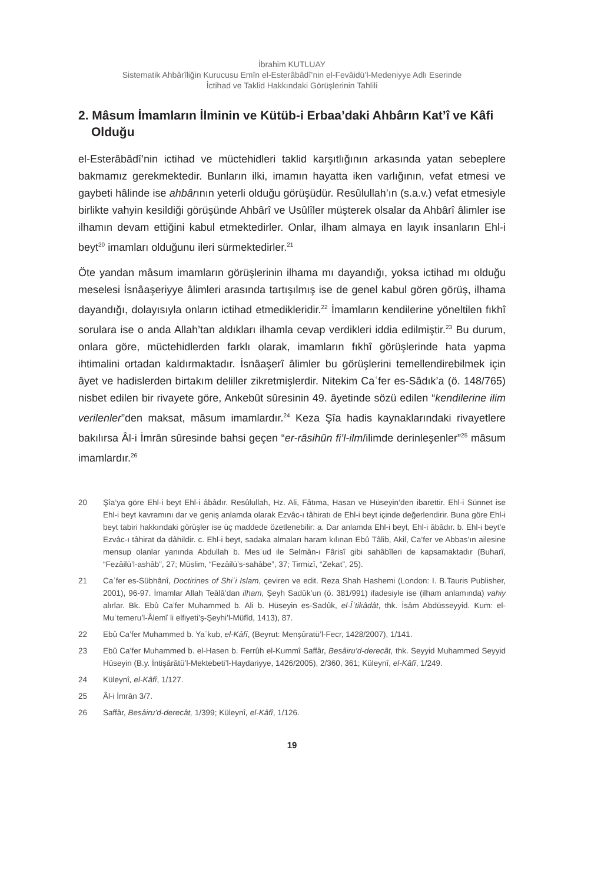İbrahim KUTLUAY
Sistematik Ahbârîliğin Kurucusu Emîn el-Esterâbâdî’nin el-Fevâidü’l-Medeniyye Adlı Eserinde
İctihad ve Taklid Hakkındaki Görüşlerinin Tahlili
2. Mâsum İmamların İlminin ve Kütüb-i Erbaa’daki Ahbârın Kat’î ve Kâfi Olduğu
el-Esterâbâdî’nin ictihad ve müctehidleri taklid karşıtlığının arkasında yatan sebeplere bakmamız gerekmektedir. Bunların ilki, imamın hayatta iken varlığının, vefat etmesi ve gaybeti hâlinde ise ahbârının yeterli olduğu görüşüdür. Resûlullah’ın (s.a.v.) vefat etmesiyle birlikte vahyin kesildiği görüşünde Ahbârî ve Usûlîler müşterek olsalar da Ahbârî âlimler ise ilhamın devam ettiğini kabul etmektedirler. Onlar, ilham almaya en layık insanların Ehl-i beyt<sup>20</sup> imamları olduğunu ileri sürmektedirler.<sup>21</sup>
Öte yandan mâsum imamların görüşlerinin ilhama mı dayandığı, yoksa ictihad mı olduğu meselesi İsnâaşeriyye âlimleri arasında tartışılmış ise de genel kabul gören görüş, ilhama dayandığı, dolayısıyla onların ictihad etmedikleridir.<sup>22</sup> İmamların kendilerine yöneltilen fıkhî sorulara ise o anda Allah’tan aldıkları ilhamla cevap verdikleri iddia edilmiştir.<sup>23</sup> Bu durum, onlara göre, müctehidlerden farklı olarak, imamların fıkhî görüşlerinde hata yapma ihtimalini ortadan kaldırmaktadır. İsnâaşerî âlimler bu görüşlerini temellendirebilmek için âyet ve hadislerden birtakım deliller zikretmişlerdir. Nitekim Caʿfer es-Sâdık’a (ö. 148/765) nisbet edilen bir rivayete göre, Ankebût sûresinin 49. âyetinde sözü edilen “kendilerine ilim verilenler”den maksat, mâsum imamlardır.<sup>24</sup> Keza Şîa hadis kaynaklarındaki rivayetlere bakılırsa Âl-i İmrân sûresinde bahsi geçen “er-râsihûn fi’l-ilm/ilimde derinleşenler”<sup>25</sup> mâsum imamlardır.<sup>26</sup>
20 Şîa’ya göre Ehl-i beyt Ehl-i âbâdır. Resûlullah, Hz. Ali, Fâtıma, Hasan ve Hüseyin’den ibarettir. Ehl-i Sünnet ise Ehl-i beyt kavramını dar ve geniş anlamda olarak Ezvâc-ı tâhiratı de Ehl-i beyt içinde değerlendirir. Buna göre Ehl-i beyt tabiri hakkındaki görüşler ise üç maddede özetlenebilir: a. Dar anlamda Ehl-i beyt, Ehl-i âbâdır. b. Ehl-i beyt’e Ezvâc-ı tâhirat da dâhildir. c. Ehl-i beyt, sadaka almaları haram kılınan Ebû Tâlib, Akil, Ca’fer ve Abbas’ın ailesine mensup olanlar yanında Abdullah b. Mesʿud ile Selmân-ı Fârisî gibi sahâbîleri de kapsamaktadır (Buharî, “Fezâilü’l-ashâb”, 27; Müslim, “Fezâilü’s-sahâbe”, 37; Tirmizî, “Zekat”, 25).
21 Caʿfer es-Sübhânî, Doctirines of Shiʿi Islam, çeviren ve edit. Reza Shah Hashemi (London: I. B.Tauris Publisher, 2001), 96-97. İmamlar Allah Teâlâ’dan ilham, Şeyh Sadûk’un (ö. 381/991) ifadesiyle ise (ilham anlamında) vahiy alırlar. Bk. Ebû Ca’fer Muhammed b. Ali b. Hüseyin es-Sadûk, el-Îʿtikâdât, thk. İsâm Abdüsseyyid. Kum: el-Muʿtemeru’l-Âlemî li elfiyeti’ş-Şeyhi’l-Müfîd, 1413), 87.
22 Ebû Ca’fer Muhammed b. Yaʿkub, el-Kâfî, (Beyrut: Menşûratü’l-Fecr, 1428/2007), 1/141.
23 Ebû Ca’fer Muhammed b. el-Hasen b. Ferrûh el-Kummî Saffâr, Besâiru’d-derecât, thk. Seyyid Muhammed Seyyid Hüseyin (B.y. İntişârâtü’l-Mektebeti’l-Haydariyye, 1426/2005), 2/360, 361; Küleynî, el-Kâfî, 1/249.
24 Küleynî, el-Kâfî, 1/127.
25 Âl-i İmrân 3/7.
26 Saffâr, Besâiru’d-derecât, 1/399; Küleynî, el-Kâfî, 1/126.
19